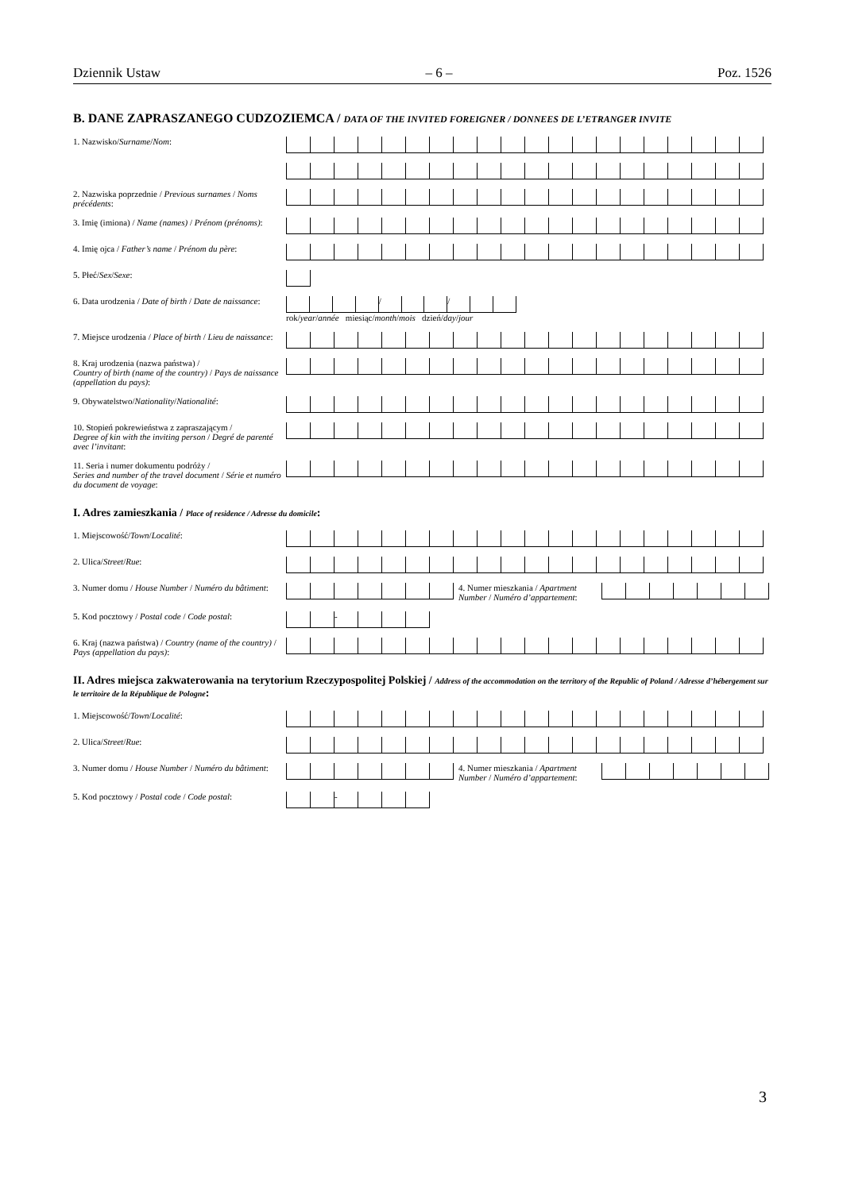Dziennik Ustaw – 6 – Poz. 1526
B. DANE ZAPRASZANEGO CUDZOZIEMCA / DATA OF THE INVITED FOREIGNER / DONNEES DE L’ETRANGER INVITE
1. Nazwisko/Surname/Nom:
2. Nazwiska poprzednie / Previous surnames / Noms précédents:
3. Imię (imiona) / Name (names) / Prénom (prénoms):
4. Imię ojca / Father’s name / Prénom du père:
5. Płeć/Sex/Sexe:
6. Data urodzenia / Date of birth / Date de naissance:
/ /
rok/year/année miesiąc/month/mois dzień/day/jour
7. Miejsce urodzenia / Place of birth / Lieu de naissance:
8. Kraj urodzenia (nazwa państwa) /
Country of birth (name of the country) / Pays de naissance (appellation du pays):
9. Obywatelstwo/Nationality/Nationalité:
10. Stopień pokrewieństwa z zapraszającym /
Degree of kin with the inviting person / Degré de parenté avec l’invitant:
11. Seria i numer dokumentu podróży /
Series and number of the travel document / Série et numéro du document de voyage:
I. Adres zamieszkania / Place of residence / Adresse du domicile:
1. Miejscowość/Town/Localité:
2. Ulica/Street/Rue:
3. Numer domu / House Number / Numéro du bâtiment:
4. Numer mieszkania / Apartment Number / Numéro d’appartement:
5. Kod pocztowy / Postal code / Code postal:
-
6. Kraj (nazwa państwa) / Country (name of the country) / Pays (appellation du pays):
II. Adres miejsca zakwaterowania na terytorium Rzeczypospolitej Polskiej / Address of the accommodation on the territory of the Republic of Poland / Adresse d’hébergement sur le territoire de la République de Pologne:
1. Miejscowość/Town/Localité:
2. Ulica/Street/Rue:
3. Numer domu / House Number / Numéro du bâtiment:
4. Numer mieszkania / Apartment Number / Numéro d’appartement:
5. Kod pocztowy / Postal code / Code postal:
-
3